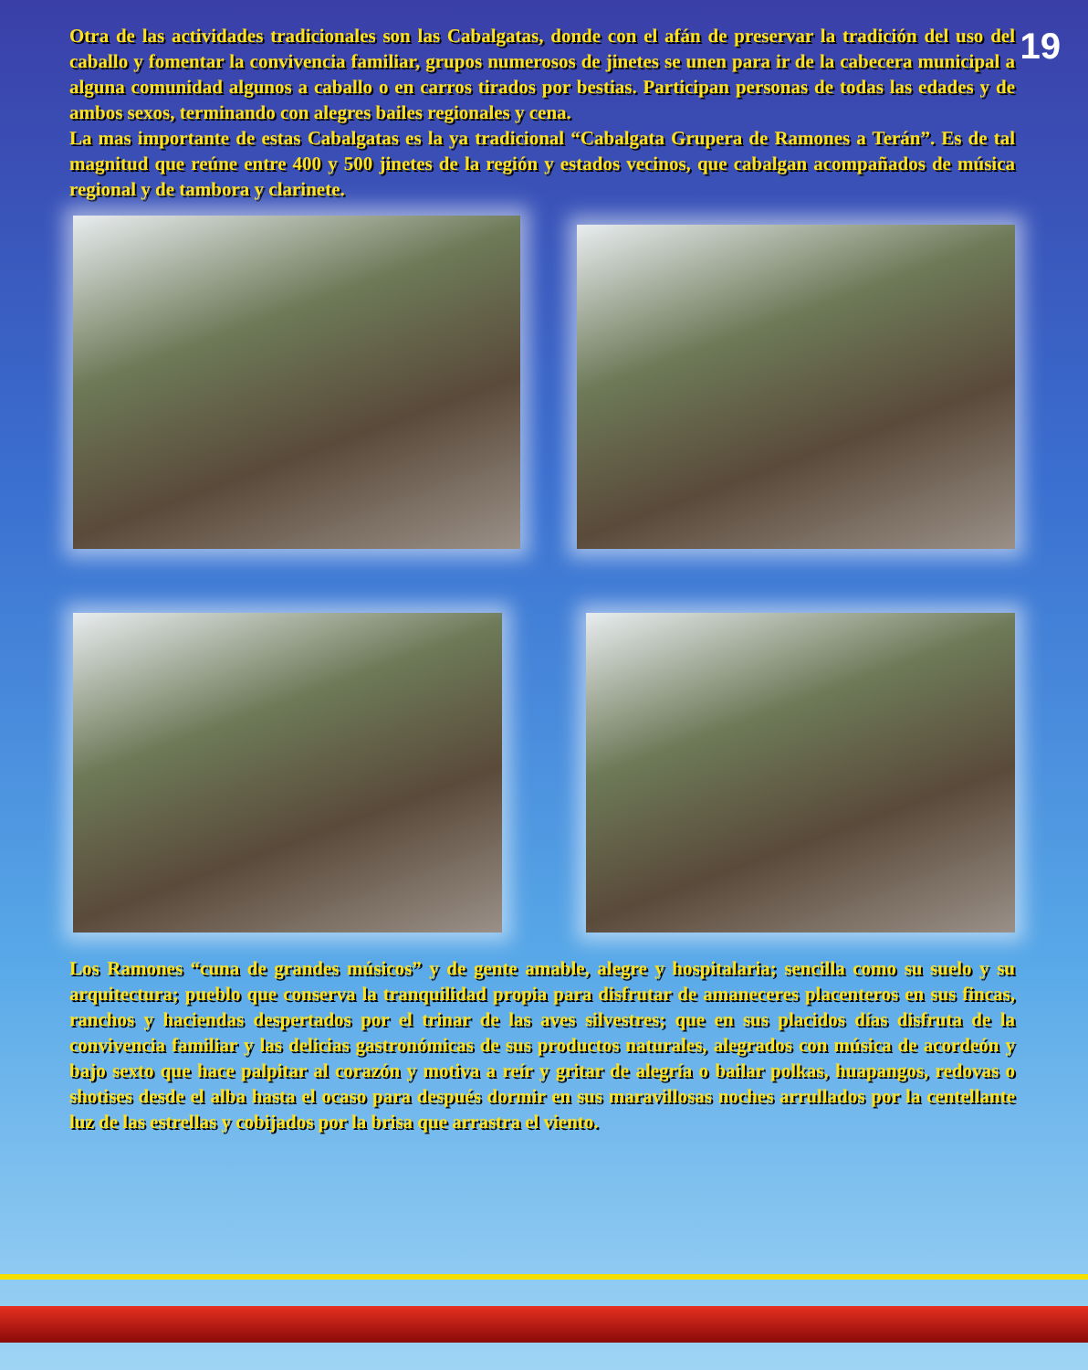19
Otra de las actividades tradicionales son las Cabalgatas, donde con el afán de preservar la tradición del uso del caballo y fomentar la convivencia familiar, grupos numerosos de jinetes se unen para ir de la cabecera municipal a alguna comunidad algunos a caballo o en carros tirados por bestias. Participan personas de todas las edades y de ambos sexos, terminando con alegres bailes regionales y cena.
La mas importante de estas Cabalgatas es la ya tradicional “Cabalgata Grupera de Ramones a Terán”. Es de tal magnitud que reúne entre 400 y 500 jinetes de la región y estados vecinos, que cabalgan acompañados de música regional y de tambora y clarinete.
Los Ramones “cuna de grandes músicos” y de gente amable, alegre y hospitalaria; sencilla como su suelo y su arquitectura; pueblo que conserva la tranquilidad propia para disfrutar de amaneceres placenteros en sus fincas, ranchos y haciendas despertados por el trinar de las aves silvestres; que en sus placidos días disfruta de la convivencia familiar y las delicias gastronómicas de sus productos naturales, alegrados con música de acordeón y bajo sexto que hace palpitar al corazón y motiva a reír y gritar de alegría o bailar polkas, huapangos, redovas o shotises desde el alba hasta el ocaso para después dormir en sus maravillosas noches arrullados por la centellante luz de las estrellas y cobijados por la brisa que arrastra el viento.